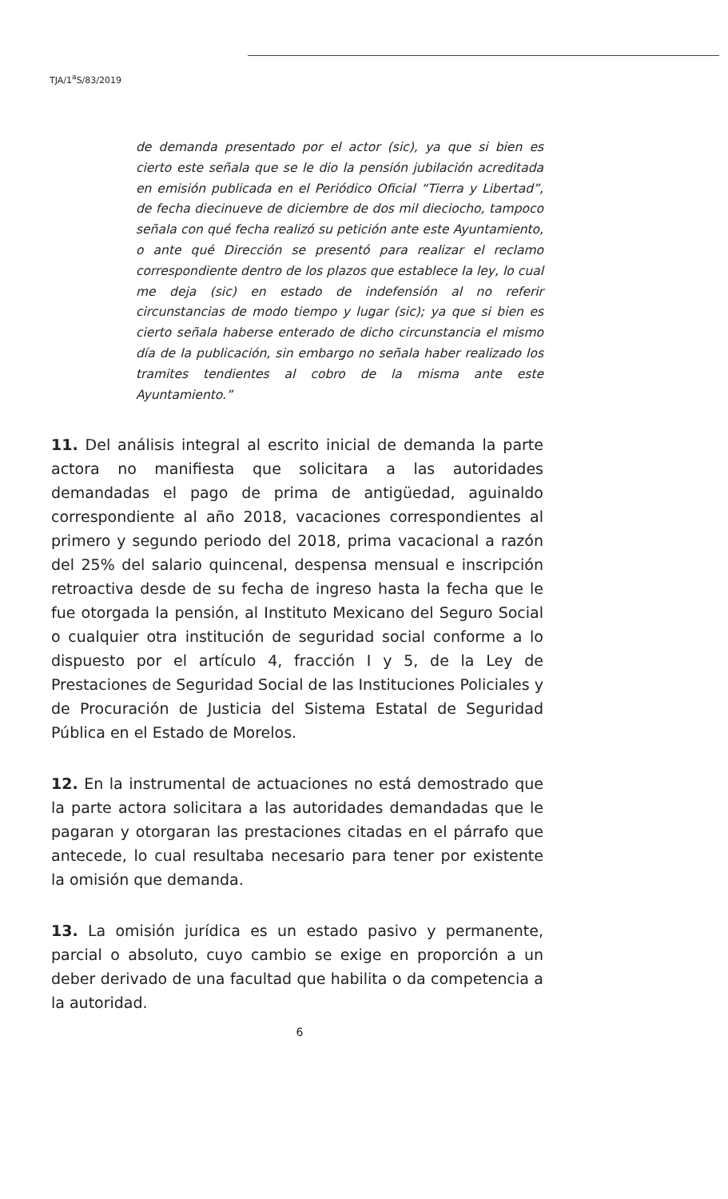TJA/1<sup>a</sup>S/83/2019
de demanda presentado por el actor (sic), ya que si bien es cierto este señala que se le dio la pensión jubilación acreditada en emisión publicada en el Periódico Oficial “Tierra y Libertad”, de fecha diecinueve de diciembre de dos mil dieciocho, tampoco señala con qué fecha realizó su petición ante este Ayuntamiento, o ante qué Dirección se presentó para realizar el reclamo correspondiente dentro de los plazos que establece la ley, lo cual me deja (sic) en estado de indefensión al no referir circunstancias de modo tiempo y lugar (sic); ya que si bien es cierto señala haberse enterado de dicho circunstancia el mismo día de la publicación, sin embargo no señala haber realizado los tramites tendientes al cobro de la misma ante este Ayuntamiento.”
11. Del análisis integral al escrito inicial de demanda la parte actora no manifiesta que solicitara a las autoridades demandadas el pago de prima de antigüedad, aguinaldo correspondiente al año 2018, vacaciones correspondientes al primero y segundo periodo del 2018, prima vacacional a razón del 25% del salario quincenal, despensa mensual e inscripción retroactiva desde de su fecha de ingreso hasta la fecha que le fue otorgada la pensión, al Instituto Mexicano del Seguro Social o cualquier otra institución de seguridad social conforme a lo dispuesto por el artículo 4, fracción I y 5, de la Ley de Prestaciones de Seguridad Social de las Instituciones Policiales y de Procuración de Justicia del Sistema Estatal de Seguridad Pública en el Estado de Morelos.
12. En la instrumental de actuaciones no está demostrado que la parte actora solicitara a las autoridades demandadas que le pagaran y otorgaran las prestaciones citadas en el párrafo que antecede, lo cual resultaba necesario para tener por existente la omisión que demanda.
13. La omisión jurídica es un estado pasivo y permanente, parcial o absoluto, cuyo cambio se exige en proporción a un deber derivado de una facultad que habilita o da competencia a la autoridad.
6